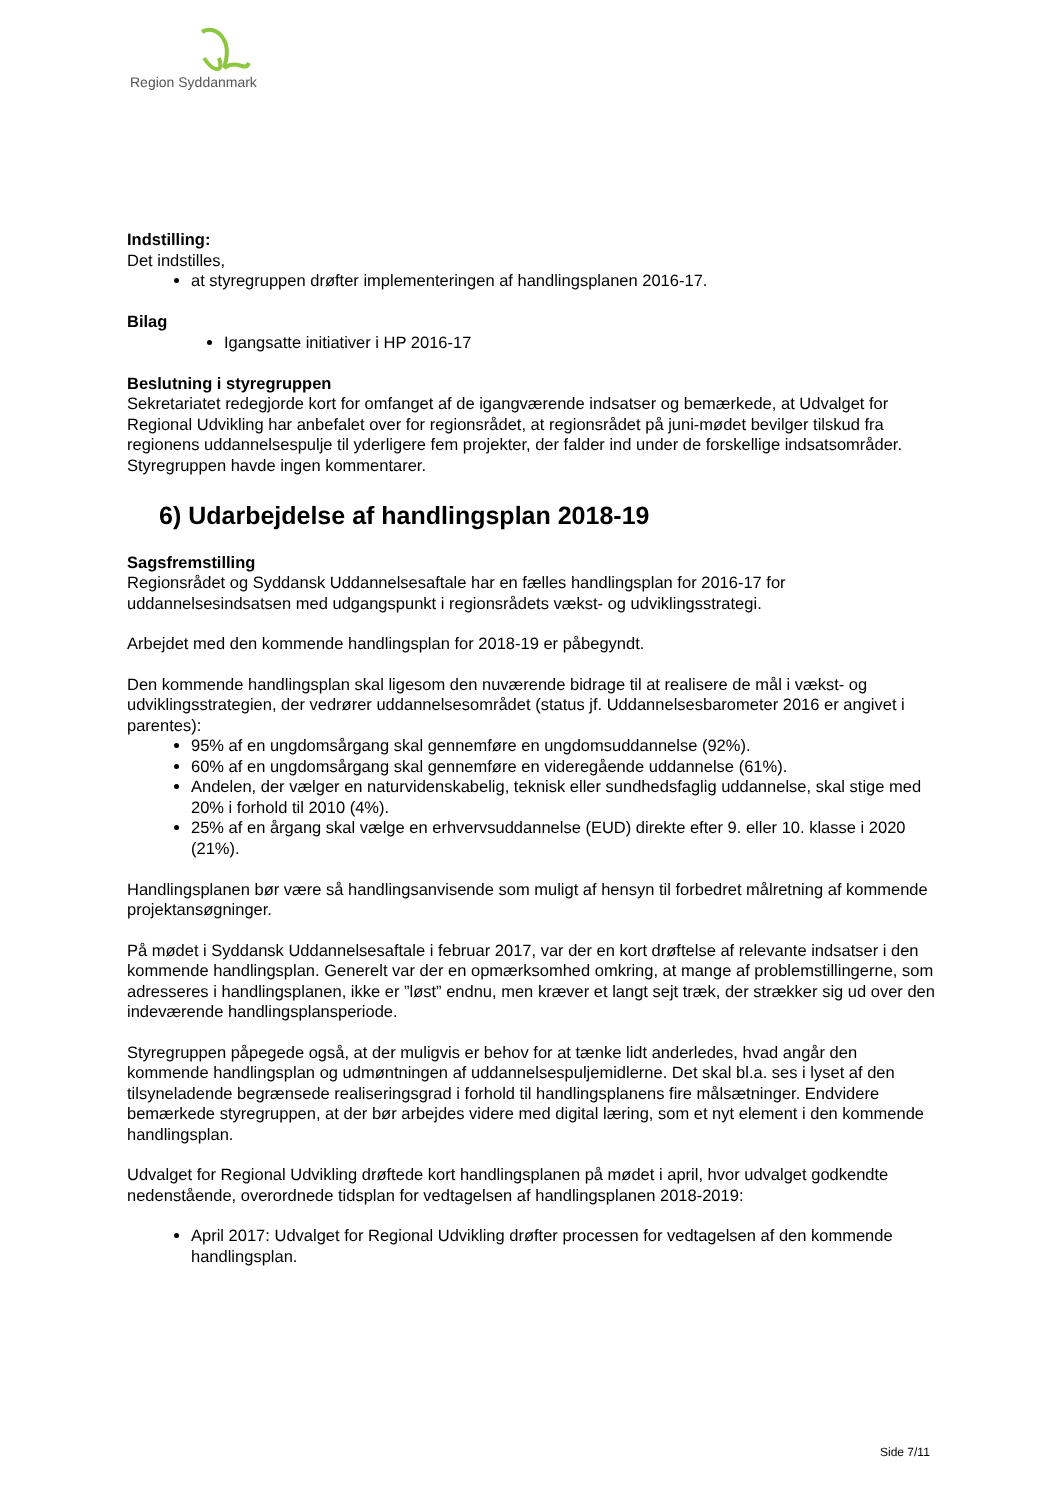Region Syddanmark
Indstilling:
Det indstilles,
at styregruppen drøfter implementeringen af handlingsplanen 2016-17.
Bilag
Igangsatte initiativer i HP 2016-17
Beslutning i styregruppen
Sekretariatet redegjorde kort for omfanget af de igangværende indsatser og bemærkede, at Udvalget for Regional Udvikling har anbefalet over for regionsrådet, at regionsrådet på juni-mødet bevilger tilskud fra regionens uddannelsespulje til yderligere fem projekter, der falder ind under de forskellige indsatsområder. Styregruppen havde ingen kommentarer.
6) Udarbejdelse af handlingsplan 2018-19
Sagsfremstilling
Regionsrådet og Syddansk Uddannelsesaftale har en fælles handlingsplan for 2016-17 for uddannelsesindsatsen med udgangspunkt i regionsrådets vækst- og udviklingsstrategi.
Arbejdet med den kommende handlingsplan for 2018-19 er påbegyndt.
Den kommende handlingsplan skal ligesom den nuværende bidrage til at realisere de mål i vækst- og udviklingsstrategien, der vedrører uddannelsesområdet (status jf. Uddannelsesbarometer 2016 er angivet i parentes):
95% af en ungdomsårgang skal gennemføre en ungdomsuddannelse (92%).
60% af en ungdomsårgang skal gennemføre en videregående uddannelse (61%).
Andelen, der vælger en naturvidenskabelig, teknisk eller sundhedsfaglig uddannelse, skal stige med 20% i forhold til 2010 (4%).
25% af en årgang skal vælge en erhvervsuddannelse (EUD) direkte efter 9. eller 10. klasse i 2020 (21%).
Handlingsplanen bør være så handlingsanvisende som muligt af hensyn til forbedret målretning af kommende projektansøgninger.
På mødet i Syddansk Uddannelsesaftale i februar 2017, var der en kort drøftelse af relevante indsatser i den kommende handlingsplan. Generelt var der en opmærksomhed omkring, at mange af problemstillingerne, som adresseres i handlingsplanen, ikke er ”løst” endnu, men kræver et langt sejt træk, der strækker sig ud over den indeværende handlingsplansperiode.
Styregruppen påpegede også, at der muligvis er behov for at tænke lidt anderledes, hvad angår den kommende handlingsplan og udmøntningen af uddannelsespuljemidlerne. Det skal bl.a. ses i lyset af den tilsyneladende begrænsede realiseringsgrad i forhold til handlingsplanens fire målsætninger. Endvidere bemærkede styregruppen, at der bør arbejdes videre med digital læring, som et nyt element i den kommende handlingsplan.
Udvalget for Regional Udvikling drøftede kort handlingsplanen på mødet i april, hvor udvalget godkendte nedenstående, overordnede tidsplan for vedtagelsen af handlingsplanen 2018-2019:
April 2017: Udvalget for Regional Udvikling drøfter processen for vedtagelsen af den kommende handlingsplan.
Side 7/11